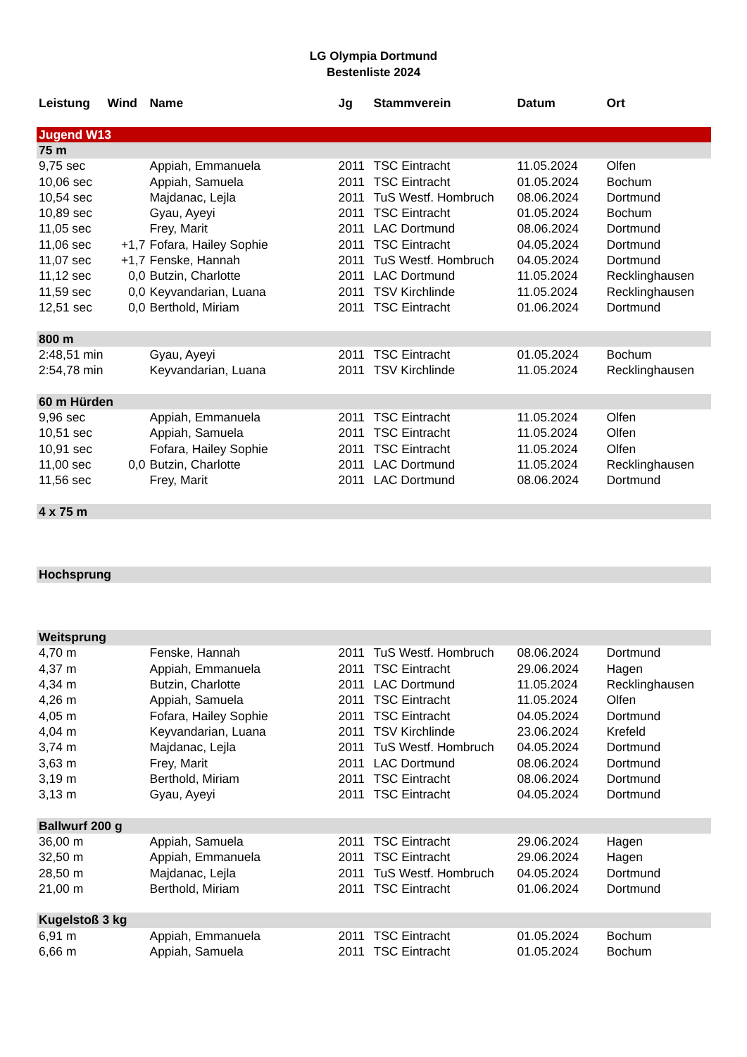LG Olympia Dortmund
Bestenliste 2024
| Leistung | Wind | Name | Jg | Stammverein | Datum | Ort |
| --- | --- | --- | --- | --- | --- | --- |
| Jugend W13 | | | | | | |
| 75 m | | | | | | |
| 9,75 sec | | Appiah, Emmanuela | 2011 | TSC Eintracht | 11.05.2024 | Olfen |
| 10,06 sec | | Appiah, Samuela | 2011 | TSC Eintracht | 01.05.2024 | Bochum |
| 10,54 sec | | Majdanac, Lejla | 2011 | TuS Westf. Hombruch | 08.06.2024 | Dortmund |
| 10,89 sec | | Gyau, Ayeyi | 2011 | TSC Eintracht | 01.05.2024 | Bochum |
| 11,05 sec | | Frey, Marit | 2011 | LAC Dortmund | 08.06.2024 | Dortmund |
| 11,06 sec | +1,7 | Fofara, Hailey Sophie | 2011 | TSC Eintracht | 04.05.2024 | Dortmund |
| 11,07 sec | +1,7 | Fenske, Hannah | 2011 | TuS Westf. Hombruch | 04.05.2024 | Dortmund |
| 11,12 sec | 0,0 | Butzin, Charlotte | 2011 | LAC Dortmund | 11.05.2024 | Recklinghausen |
| 11,59 sec | 0,0 | Keyvandarian, Luana | 2011 | TSV Kirchlinde | 11.05.2024 | Recklinghausen |
| 12,51 sec | 0,0 | Berthold, Miriam | 2011 | TSC Eintracht | 01.06.2024 | Dortmund |
| 800 m | | | | | | |
| 2:48,51 min | | Gyau, Ayeyi | 2011 | TSC Eintracht | 01.05.2024 | Bochum |
| 2:54,78 min | | Keyvandarian, Luana | 2011 | TSV Kirchlinde | 11.05.2024 | Recklinghausen |
| 60 m Hürden | | | | | | |
| 9,96 sec | | Appiah, Emmanuela | 2011 | TSC Eintracht | 11.05.2024 | Olfen |
| 10,51 sec | | Appiah, Samuela | 2011 | TSC Eintracht | 11.05.2024 | Olfen |
| 10,91 sec | | Fofara, Hailey Sophie | 2011 | TSC Eintracht | 11.05.2024 | Olfen |
| 11,00 sec | 0,0 | Butzin, Charlotte | 2011 | LAC Dortmund | 11.05.2024 | Recklinghausen |
| 11,56 sec | | Frey, Marit | 2011 | LAC Dortmund | 08.06.2024 | Dortmund |
| 4 x 75 m | | | | | | |
| Hochsprung | | | | | | |
| Weitsprung | | | | | | |
| 4,70 m | | Fenske, Hannah | 2011 | TuS Westf. Hombruch | 08.06.2024 | Dortmund |
| 4,37 m | | Appiah, Emmanuela | 2011 | TSC Eintracht | 29.06.2024 | Hagen |
| 4,34 m | | Butzin, Charlotte | 2011 | LAC Dortmund | 11.05.2024 | Recklinghausen |
| 4,26 m | | Appiah, Samuela | 2011 | TSC Eintracht | 11.05.2024 | Olfen |
| 4,05 m | | Fofara, Hailey Sophie | 2011 | TSC Eintracht | 04.05.2024 | Dortmund |
| 4,04 m | | Keyvandarian, Luana | 2011 | TSV Kirchlinde | 23.06.2024 | Krefeld |
| 3,74 m | | Majdanac, Lejla | 2011 | TuS Westf. Hombruch | 04.05.2024 | Dortmund |
| 3,63 m | | Frey, Marit | 2011 | LAC Dortmund | 08.06.2024 | Dortmund |
| 3,19 m | | Berthold, Miriam | 2011 | TSC Eintracht | 08.06.2024 | Dortmund |
| 3,13 m | | Gyau, Ayeyi | 2011 | TSC Eintracht | 04.05.2024 | Dortmund |
| Ballwurf 200 g | | | | | | |
| 36,00 m | | Appiah, Samuela | 2011 | TSC Eintracht | 29.06.2024 | Hagen |
| 32,50 m | | Appiah, Emmanuela | 2011 | TSC Eintracht | 29.06.2024 | Hagen |
| 28,50 m | | Majdanac, Lejla | 2011 | TuS Westf. Hombruch | 04.05.2024 | Dortmund |
| 21,00 m | | Berthold, Miriam | 2011 | TSC Eintracht | 01.06.2024 | Dortmund |
| Kugelstoß 3 kg | | | | | | |
| 6,91 m | | Appiah, Emmanuela | 2011 | TSC Eintracht | 01.05.2024 | Bochum |
| 6,66 m | | Appiah, Samuela | 2011 | TSC Eintracht | 01.05.2024 | Bochum |